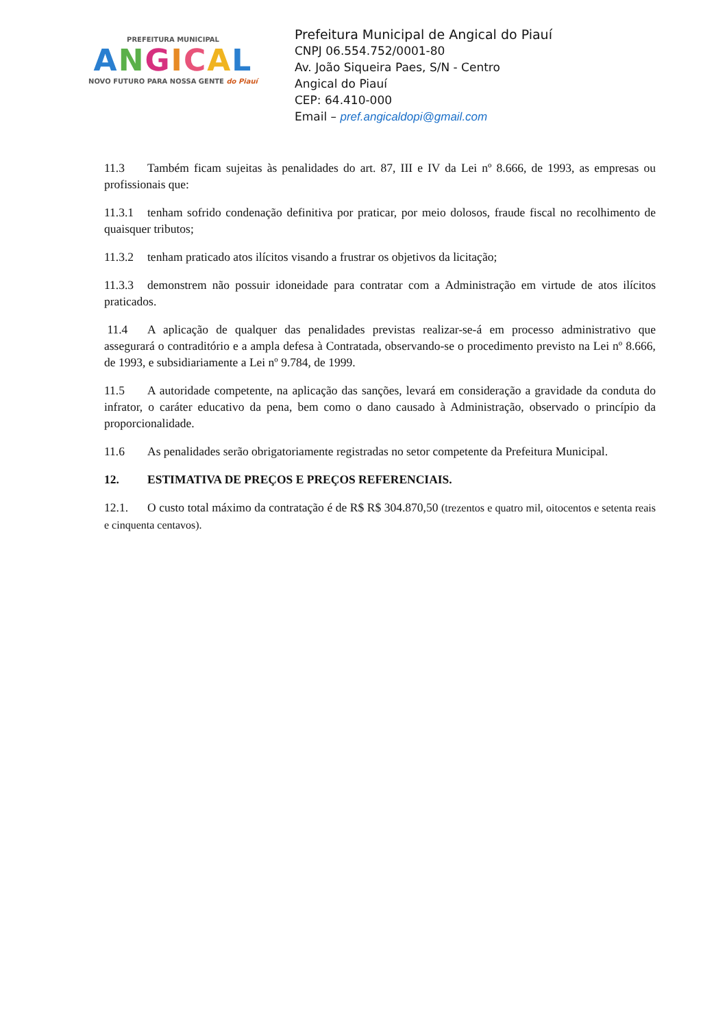PREFEITURA MUNICIPAL
ANGICAL
NOVO FUTURO PARA NOSSA GENTE do Piauí
Prefeitura Municipal de Angical do Piauí
CNPJ 06.554.752/0001-80
Av. João Siqueira Paes, S/N - Centro
Angical do Piauí
CEP: 64.410-000
Email – pref.angicaldopi@gmail.com
11.3 Também ficam sujeitas às penalidades do art. 87, III e IV da Lei nº 8.666, de 1993, as empresas ou profissionais que:
11.3.1 tenham sofrido condenação definitiva por praticar, por meio dolosos, fraude fiscal no recolhimento de quaisquer tributos;
11.3.2 tenham praticado atos ilícitos visando a frustrar os objetivos da licitação;
11.3.3 demonstrem não possuir idoneidade para contratar com a Administração em virtude de atos ilícitos praticados.
11.4 A aplicação de qualquer das penalidades previstas realizar-se-á em processo administrativo que assegurará o contraditório e a ampla defesa à Contratada, observando-se o procedimento previsto na Lei nº 8.666, de 1993, e subsidiariamente a Lei nº 9.784, de 1999.
11.5 A autoridade competente, na aplicação das sanções, levará em consideração a gravidade da conduta do infrator, o caráter educativo da pena, bem como o dano causado à Administração, observado o princípio da proporcionalidade.
11.6 As penalidades serão obrigatoriamente registradas no setor competente da Prefeitura Municipal.
12. ESTIMATIVA DE PREÇOS E PREÇOS REFERENCIAIS.
12.1. O custo total máximo da contratação é de R$ R$ 304.870,50 (trezentos e quatro mil, oitocentos e setenta reais e cinquenta centavos).